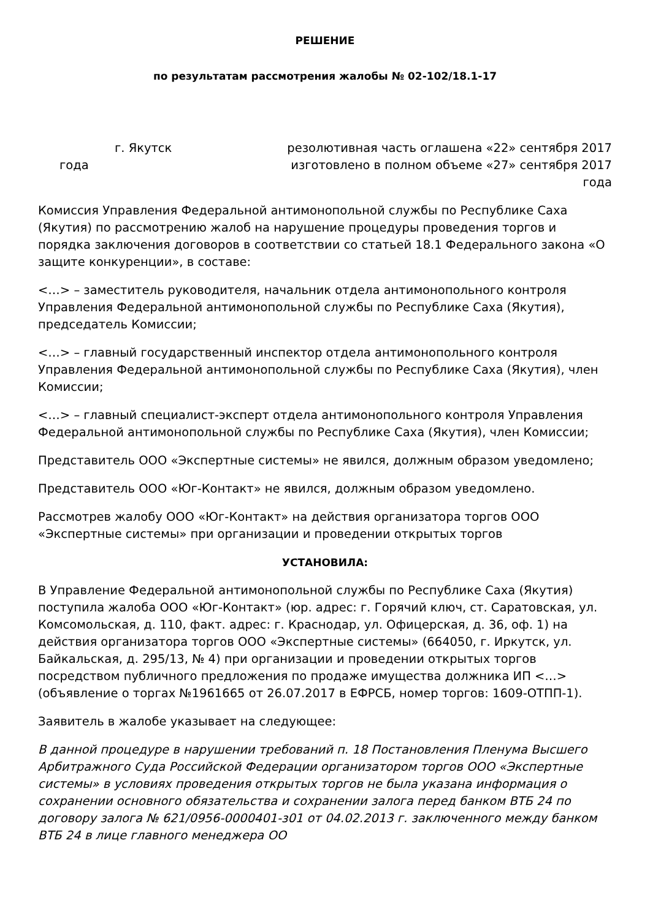РЕШЕНИЕ
по результатам рассмотрения жалобы № 02-102/18.1-17
г. Якутск резолютивная часть оглашена «22» сентября 2017
года изготовлено в полном объеме «27» сентября 2017
года
Комиссия Управления Федеральной антимонопольной службы по Республике Саха (Якутия) по рассмотрению жалоб на нарушение процедуры проведения торгов и порядка заключения договоров в соответствии со статьей 18.1 Федерального закона «О защите конкуренции», в составе:
<…> – заместитель руководителя, начальник отдела антимонопольного контроля Управления Федеральной антимонопольной службы по Республике Саха (Якутия), председатель Комиссии;
<…> – главный государственный инспектор отдела антимонопольного контроля Управления Федеральной антимонопольной службы по Республике Саха (Якутия), член Комиссии;
<…> – главный специалист-эксперт отдела антимонопольного контроля Управления Федеральной антимонопольной службы по Республике Саха (Якутия), член Комиссии;
Представитель ООО «Экспертные системы» не явился, должным образом уведомлено;
Представитель ООО «Юг-Контакт» не явился, должным образом уведомлено.
Рассмотрев жалобу ООО «Юг-Контакт» на действия организатора торгов ООО «Экспертные системы» при организации и проведении открытых торгов
УСТАНОВИЛА:
В Управление Федеральной антимонопольной службы по Республике Саха (Якутия) поступила жалоба ООО «Юг-Контакт» (юр. адрес: г. Горячий ключ, ст. Саратовская, ул. Комсомольская, д. 110, факт. адрес: г. Краснодар, ул. Офицерская, д. 36, оф. 1) на действия организатора торгов ООО «Экспертные системы» (664050, г. Иркутск, ул. Байкальская, д. 295/13, № 4) при организации и проведении открытых торгов посредством публичного предложения по продаже имущества должника ИП <…> (объявление о торгах №1961665 от 26.07.2017 в ЕФРСБ, номер торгов: 1609-ОТПП-1).
Заявитель в жалобе указывает на следующее:
В данной процедуре в нарушении требований п. 18 Постановления Пленума Высшего Арбитражного Суда Российской Федерации организатором торгов ООО «Экспертные системы» в условиях проведения открытых торгов не была указана информация о сохранении основного обязательства и сохранении залога перед банком ВТБ 24 по договору залога № 621/0956-0000401-з01 от 04.02.2013 г. заключенного между банком ВТБ 24 в лице главного менеджера ОО